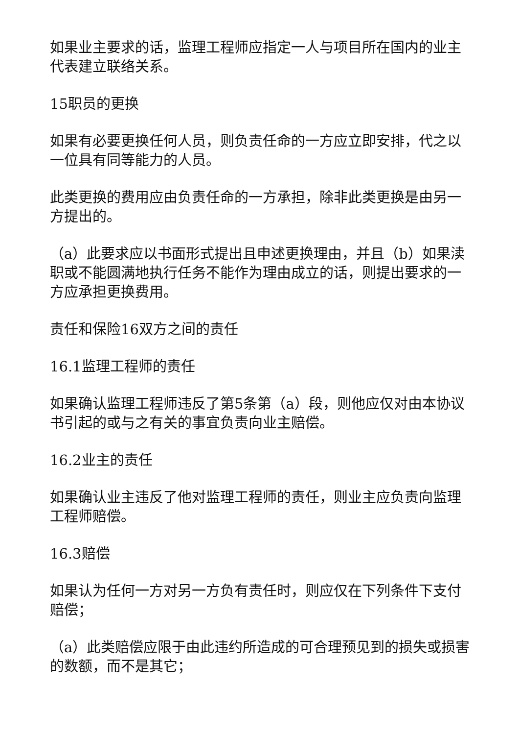如果业主要求的话，监理工程师应指定一人与项目所在国内的业主代表建立联络关系。
15职员的更换
如果有必要更换任何人员，则负责任命的一方应立即安排，代之以一位具有同等能力的人员。
此类更换的费用应由负责任命的一方承担，除非此类更换是由另一方提出的。
（a）此要求应以书面形式提出且申述更换理由，并且（b）如果渎职或不能圆满地执行任务不能作为理由成立的话，则提出要求的一方应承担更换费用。
责任和保险16双方之间的责任
16.1监理工程师的责任
如果确认监理工程师违反了第5条第（a）段，则他应仅对由本协议书引起的或与之有关的事宜负责向业主赔偿。
16.2业主的责任
如果确认业主违反了他对监理工程师的责任，则业主应负责向监理工程师赔偿。
16.3赔偿
如果认为任何一方对另一方负有责任时，则应仅在下列条件下支付赔偿；
（a）此类赔偿应限于由此违约所造成的可合理预见到的损失或损害的数额，而不是其它；